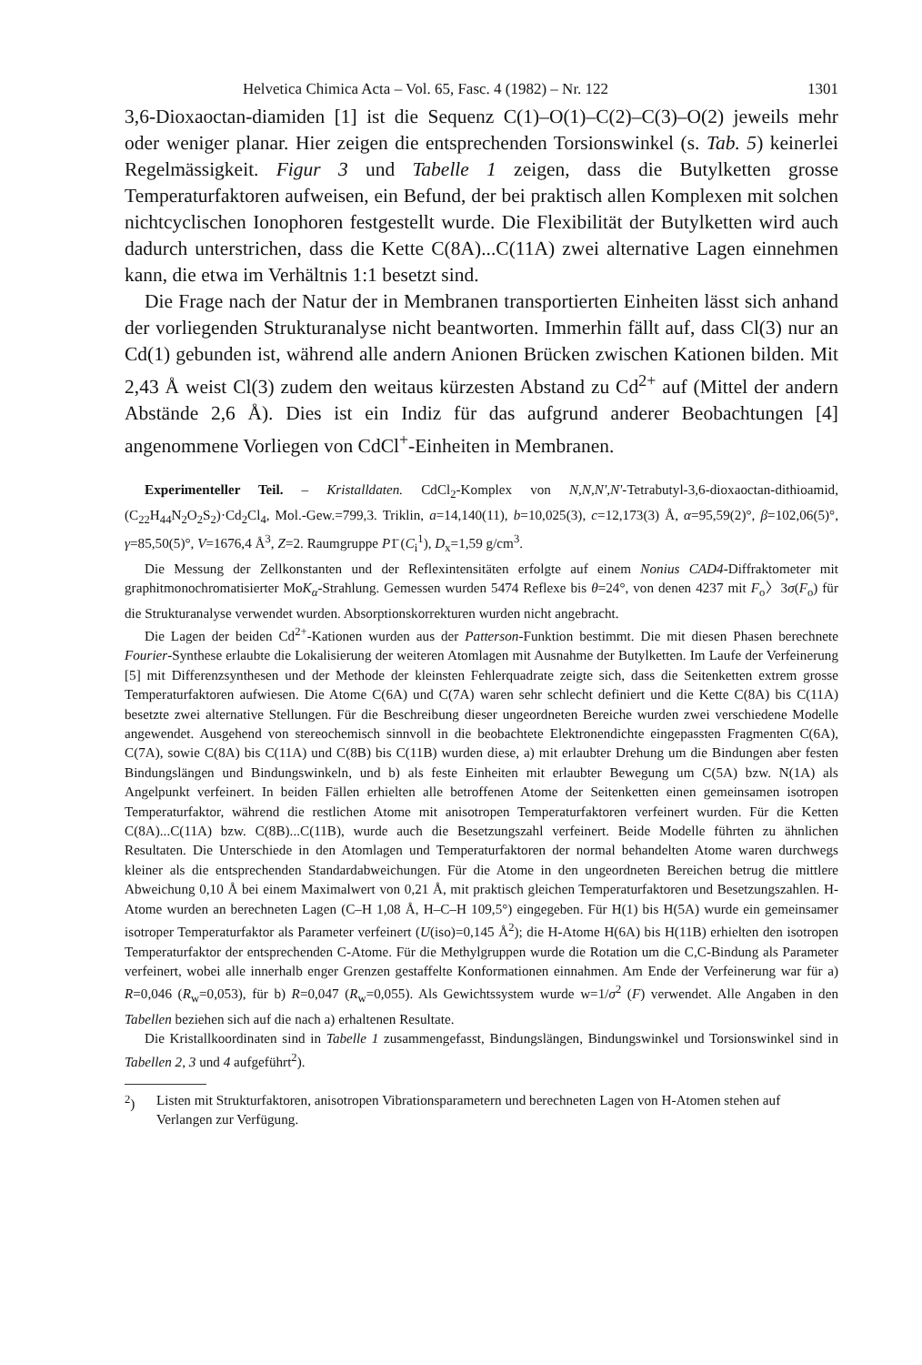Helvetica Chimica Acta – Vol. 65, Fasc. 4 (1982) – Nr. 122 1301
3,6-Dioxaoctan-diamiden [1] ist die Sequenz C(1)–O(1)–C(2)–C(3)–O(2) jeweils mehr oder weniger planar. Hier zeigen die entsprechenden Torsionswinkel (s. Tab. 5) keinerlei Regelmässigkeit. Figur 3 und Tabelle 1 zeigen, dass die Butylketten grosse Temperaturfaktoren aufweisen, ein Befund, der bei praktisch allen Komplexen mit solchen nichtcyclischen Ionophoren festgestellt wurde. Die Flexibilität der Butylketten wird auch dadurch unterstrichen, dass die Kette C(8A)...C(11A) zwei alternative Lagen einnehmen kann, die etwa im Verhältnis 1:1 besetzt sind.
Die Frage nach der Natur der in Membranen transportierten Einheiten lässt sich anhand der vorliegenden Strukturanalyse nicht beantworten. Immerhin fällt auf, dass Cl(3) nur an Cd(1) gebunden ist, während alle andern Anionen Brücken zwischen Kationen bilden. Mit 2,43 Å weist Cl(3) zudem den weitaus kürzesten Abstand zu Cd<sup>2+</sup> auf (Mittel der andern Abstände 2,6 Å). Dies ist ein Indiz für das aufgrund anderer Beobachtungen [4] angenommene Vorliegen von CdCl<sup>+</sup>-Einheiten in Membranen.
Experimenteller Teil. – Kristalldaten. CdCl<sub>2</sub>-Komplex von N,N,N',N'-Tetrabutyl-3,6-dioxaoctan-dithioamid, (C<sub>22</sub>H<sub>44</sub>N<sub>2</sub>O<sub>2</sub>S<sub>2</sub>)·Cd<sub>2</sub>Cl<sub>4</sub>, Mol.-Gew.=799,3. Triklin, a=14,140(11), b=10,025(3), c=12,173(3) Å, α=95,59(2)°, β=102,06(5)°, γ=85,50(5)°, V=1676,4 Å<sup>3</sup>, Z=2. Raumgruppe P1̄ (C<sub>i</sub><sup>1</sup>), D<sub>x</sub>=1,59 g/cm<sup>3</sup>.
Die Messung der Zellkonstanten und der Reflexintensitäten erfolgte auf einem Nonius CAD4-Diffraktometer mit graphitmonochromatisierter MoK<sub>α</sub>-Strahlung. Gemessen wurden 5474 Reflexe bis θ=24°, von denen 4237 mit F<sub>o</sub>〉3σ(F<sub>o</sub>) für die Strukturanalyse verwendet wurden. Absorptionskorrekturen wurden nicht angebracht.
Die Lagen der beiden Cd<sup>2+</sup>-Kationen wurden aus der Patterson-Funktion bestimmt. Die mit diesen Phasen berechnete Fourier-Synthese erlaubte die Lokalisierung der weiteren Atomlagen mit Ausnahme der Butylketten. Im Laufe der Verfeinerung [5] mit Differenzsynthesen und der Methode der kleinsten Fehlerquadrate zeigte sich, dass die Seitenketten extrem grosse Temperaturfaktoren aufwiesen. Die Atome C(6A) und C(7A) waren sehr schlecht definiert und die Kette C(8A) bis C(11A) besetzte zwei alternative Stellungen. Für die Beschreibung dieser ungeordneten Bereiche wurden zwei verschiedene Modelle angewendet. Ausgehend von stereochemisch sinnvoll in die beobachtete Elektronendichte eingepassten Fragmenten C(6A), C(7A), sowie C(8A) bis C(11A) und C(8B) bis C(11B) wurden diese, a) mit erlaubter Drehung um die Bindungen aber festen Bindungslängen und Bindungswinkeln, und b) als feste Einheiten mit erlaubter Bewegung um C(5A) bzw. N(1A) als Angelpunkt verfeinert. In beiden Fällen erhielten alle betroffenen Atome der Seitenketten einen gemeinsamen isotropen Temperaturfaktor, während die restlichen Atome mit anisotropen Temperaturfaktoren verfeinert wurden. Für die Ketten C(8A)...C(11A) bzw. C(8B)...C(11B), wurde auch die Besetzungszahl verfeinert. Beide Modelle führten zu ähnlichen Resultaten. Die Unterschiede in den Atomlagen und Temperaturfaktoren der normal behandelten Atome waren durchwegs kleiner als die entsprechenden Standardabweichungen. Für die Atome in den ungeordneten Bereichen betrug die mittlere Abweichung 0,10 Å bei einem Maximalwert von 0,21 Å, mit praktisch gleichen Temperaturfaktoren und Besetzungszahlen. H-Atome wurden an berechneten Lagen (C–H 1,08 Å, H–C–H 109,5°) eingegeben. Für H(1) bis H(5A) wurde ein gemeinsamer isotroper Temperaturfaktor als Parameter verfeinert (U(iso)=0,145 Å<sup>2</sup>); die H-Atome H(6A) bis H(11B) erhielten den isotropen Temperaturfaktor der entsprechenden C-Atome. Für die Methylgruppen wurde die Rotation um die C,C-Bindung als Parameter verfeinert, wobei alle innerhalb enger Grenzen gestaffelte Konformationen einnahmen. Am Ende der Verfeinerung war für a) R=0,046 (R<sub>w</sub>=0,053), für b) R=0,047 (R<sub>w</sub>=0,055). Als Gewichtssystem wurde w=1/σ<sup>2</sup> (F) verwendet. Alle Angaben in den Tabellen beziehen sich auf die nach a) erhaltenen Resultate.
Die Kristallkoordinaten sind in Tabelle 1 zusammengefasst, Bindungslängen, Bindungswinkel und Torsionswinkel sind in Tabellen 2, 3 und 4 aufgeführt<sup>2</sup>).
<sup>2</sup>) Listen mit Strukturfaktoren, anisotropen Vibrationsparametern und berechneten Lagen von H-Atomen stehen auf Verlangen zur Verfügung.